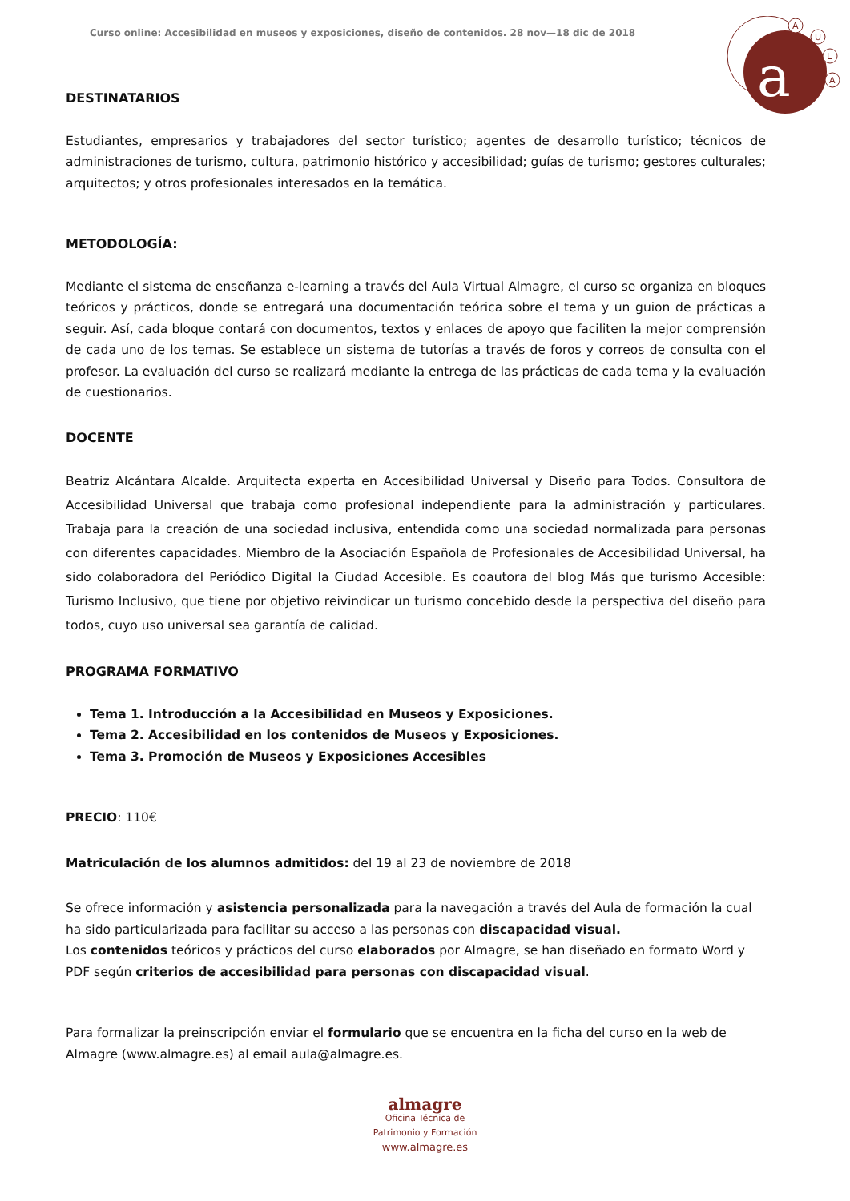Curso online: Accesibilidad en museos y exposiciones, diseño de contenidos. 28 nov—18 dic de 2018
a
A
U
L
A
DESTINATARIOS
Estudiantes, empresarios y trabajadores del sector turístico; agentes de desarrollo turístico; técnicos de administraciones de turismo, cultura, patrimonio histórico y accesibilidad; guías de turismo; gestores culturales; arquitectos; y otros profesionales interesados en la temática.
METODOLOGÍA:
Mediante el sistema de enseñanza e-learning a través del Aula Virtual Almagre, el curso se organiza en bloques teóricos y prácticos, donde se entregará una documentación teórica sobre el tema y un guion de prácticas a seguir. Así, cada bloque contará con documentos, textos y enlaces de apoyo que faciliten la mejor comprensión de cada uno de los temas. Se establece un sistema de tutorías a través de foros y correos de consulta con el profesor. La evaluación del curso se realizará mediante la entrega de las prácticas de cada tema y la evaluación de cuestionarios.
DOCENTE
Beatriz Alcántara Alcalde. Arquitecta experta en Accesibilidad Universal y Diseño para Todos. Consultora de Accesibilidad Universal que trabaja como profesional independiente para la administración y particulares. Trabaja para la creación de una sociedad inclusiva, entendida como una sociedad normalizada para personas con diferentes capacidades. Miembro de la Asociación Española de Profesionales de Accesibilidad Universal, ha sido colaboradora del Periódico Digital la Ciudad Accesible. Es coautora del blog Más que turismo Accesible: Turismo Inclusivo, que tiene por objetivo reivindicar un turismo concebido desde la perspectiva del diseño para todos, cuyo uso universal sea garantía de calidad.
PROGRAMA FORMATIVO
Tema 1. Introducción a la Accesibilidad en Museos y Exposiciones.
Tema 2. Accesibilidad en los contenidos de Museos y Exposiciones.
Tema 3. Promoción de Museos y Exposiciones Accesibles
PRECIO: 110€
Matriculación de los alumnos admitidos: del 19 al 23 de noviembre de 2018
Se ofrece información y asistencia personalizada para la navegación a través del Aula de formación la cual ha sido particularizada para facilitar su acceso a las personas con discapacidad visual.
Los contenidos teóricos y prácticos del curso elaborados por Almagre, se han diseñado en formato Word y PDF según criterios de accesibilidad para personas con discapacidad visual.
Para formalizar la preinscripción enviar el formulario que se encuentra en la ficha del curso en la web de Almagre (www.almagre.es) al email aula@almagre.es.
almagre
Oficina Técnica de
Patrimonio y Formación
www.almagre.es